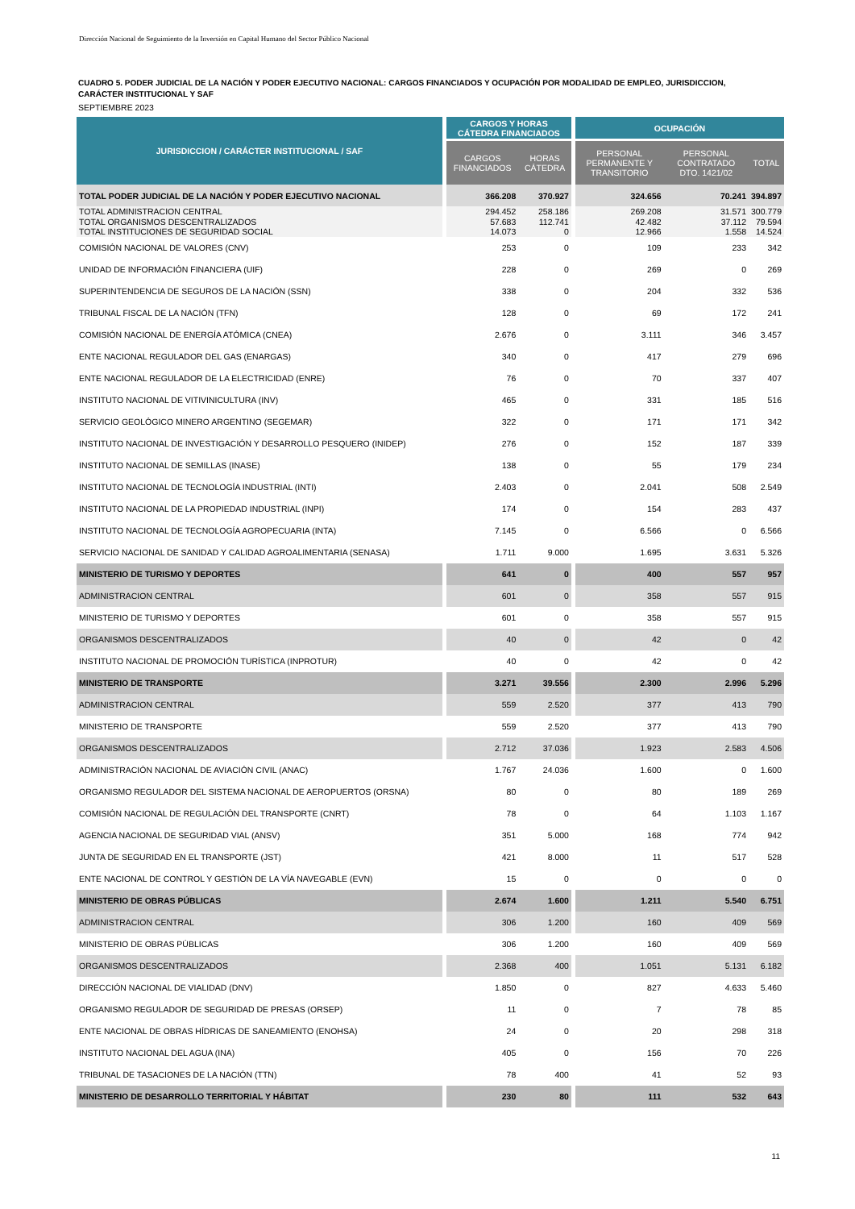Dirección Nacional de Seguimiento de la Inversión en Capital Humano del Sector Público Nacional
CUADRO 5. PODER JUDICIAL DE LA NACIÓN Y PODER EJECUTIVO NACIONAL: CARGOS FINANCIADOS Y OCUPACIÓN POR MODALIDAD DE EMPLEO, JURISDICCION, CARÁCTER INSTITUCIONAL Y SAF
SEPTIEMBRE 2023
| JURISDICCION / CARÁCTER INSTITUCIONAL / SAF | CARGOS Y HORAS CÁTEDRA FINANCIADOS | | OCUPACIÓN | | |
| --- | --- | --- | --- | --- | --- |
| | CARGOS FINANCIADOS | HORAS CÁTEDRA | PERSONAL PERMANENTE Y TRANSITORIO | PERSONAL CONTRATADO DTO. 1421/02 | TOTAL |
| TOTAL PODER JUDICIAL DE LA NACIÓN Y PODER EJECUTIVO NACIONAL | 366.208 | 370.927 | 324.656 | 70.241 | 394.897 |
| TOTAL ADMINISTRACION CENTRAL TOTAL ORGANISMOS DESCENTRALIZADOS TOTAL INSTITUCIONES DE SEGURIDAD SOCIAL | 294.452 57.683 14.073 | 258.186 112.741 0 | 269.208 42.482 12.966 | 31.571 37.112 1.558 | 300.779 79.594 14.524 |
| COMISIÓN NACIONAL DE VALORES (CNV) | 253 | 0 | 109 | 233 | 342 |
| UNIDAD DE INFORMACIÓN FINANCIERA (UIF) | 228 | 0 | 269 | 0 | 269 |
| SUPERINTENDENCIA DE SEGUROS DE LA NACIÓN (SSN) | 338 | 0 | 204 | 332 | 536 |
| TRIBUNAL FISCAL DE LA NACIÓN (TFN) | 128 | 0 | 69 | 172 | 241 |
| COMISIÓN NACIONAL DE ENERGÍA ATÓMICA (CNEA) | 2.676 | 0 | 3.111 | 346 | 3.457 |
| ENTE NACIONAL REGULADOR DEL GAS (ENARGAS) | 340 | 0 | 417 | 279 | 696 |
| ENTE NACIONAL REGULADOR DE LA ELECTRICIDAD (ENRE) | 76 | 0 | 70 | 337 | 407 |
| INSTITUTO NACIONAL DE VITIVINICULTURA (INV) | 465 | 0 | 331 | 185 | 516 |
| SERVICIO GEOLÓGICO MINERO ARGENTINO (SEGEMAR) | 322 | 0 | 171 | 171 | 342 |
| INSTITUTO NACIONAL DE INVESTIGACIÓN Y DESARROLLO PESQUERO (INIDEP) | 276 | 0 | 152 | 187 | 339 |
| INSTITUTO NACIONAL DE SEMILLAS (INASE) | 138 | 0 | 55 | 179 | 234 |
| INSTITUTO NACIONAL DE TECNOLOGÍA INDUSTRIAL (INTI) | 2.403 | 0 | 2.041 | 508 | 2.549 |
| INSTITUTO NACIONAL DE LA PROPIEDAD INDUSTRIAL (INPI) | 174 | 0 | 154 | 283 | 437 |
| INSTITUTO NACIONAL DE TECNOLOGÍA AGROPECUARIA (INTA) | 7.145 | 0 | 6.566 | 0 | 6.566 |
| SERVICIO NACIONAL DE SANIDAD Y CALIDAD AGROALIMENTARIA (SENASA) | 1.711 | 9.000 | 1.695 | 3.631 | 5.326 |
| MINISTERIO DE TURISMO Y DEPORTES | 641 | 0 | 400 | 557 | 957 |
| ADMINISTRACION CENTRAL | 601 | 0 | 358 | 557 | 915 |
| MINISTERIO DE TURISMO Y DEPORTES | 601 | 0 | 358 | 557 | 915 |
| ORGANISMOS DESCENTRALIZADOS | 40 | 0 | 42 | 0 | 42 |
| INSTITUTO NACIONAL DE PROMOCIÓN TURÍSTICA (INPROTUR) | 40 | 0 | 42 | 0 | 42 |
| MINISTERIO DE TRANSPORTE | 3.271 | 39.556 | 2.300 | 2.996 | 5.296 |
| ADMINISTRACION CENTRAL | 559 | 2.520 | 377 | 413 | 790 |
| MINISTERIO DE TRANSPORTE | 559 | 2.520 | 377 | 413 | 790 |
| ORGANISMOS DESCENTRALIZADOS | 2.712 | 37.036 | 1.923 | 2.583 | 4.506 |
| ADMINISTRACIÓN NACIONAL DE AVIACIÓN CIVIL (ANAC) | 1.767 | 24.036 | 1.600 | 0 | 1.600 |
| ORGANISMO REGULADOR DEL SISTEMA NACIONAL DE AEROPUERTOS (ORSNA) | 80 | 0 | 80 | 189 | 269 |
| COMISIÓN NACIONAL DE REGULACIÓN DEL TRANSPORTE (CNRT) | 78 | 0 | 64 | 1.103 | 1.167 |
| AGENCIA NACIONAL DE SEGURIDAD VIAL (ANSV) | 351 | 5.000 | 168 | 774 | 942 |
| JUNTA DE SEGURIDAD EN EL TRANSPORTE (JST) | 421 | 8.000 | 11 | 517 | 528 |
| ENTE NACIONAL DE CONTROL Y GESTIÓN DE LA VÍA NAVEGABLE (EVN) | 15 | 0 | 0 | 0 | 0 |
| MINISTERIO DE OBRAS PÚBLICAS | 2.674 | 1.600 | 1.211 | 5.540 | 6.751 |
| ADMINISTRACION CENTRAL | 306 | 1.200 | 160 | 409 | 569 |
| MINISTERIO DE OBRAS PÚBLICAS | 306 | 1.200 | 160 | 409 | 569 |
| ORGANISMOS DESCENTRALIZADOS | 2.368 | 400 | 1.051 | 5.131 | 6.182 |
| DIRECCIÓN NACIONAL DE VIALIDAD (DNV) | 1.850 | 0 | 827 | 4.633 | 5.460 |
| ORGANISMO REGULADOR DE SEGURIDAD DE PRESAS (ORSEP) | 11 | 0 | 7 | 78 | 85 |
| ENTE NACIONAL DE OBRAS HÍDRICAS DE SANEAMIENTO (ENOHSA) | 24 | 0 | 20 | 298 | 318 |
| INSTITUTO NACIONAL DEL AGUA (INA) | 405 | 0 | 156 | 70 | 226 |
| TRIBUNAL DE TASACIONES DE LA NACIÓN (TTN) | 78 | 400 | 41 | 52 | 93 |
| MINISTERIO DE DESARROLLO TERRITORIAL Y HÁBITAT | 230 | 80 | 111 | 532 | 643 |
11